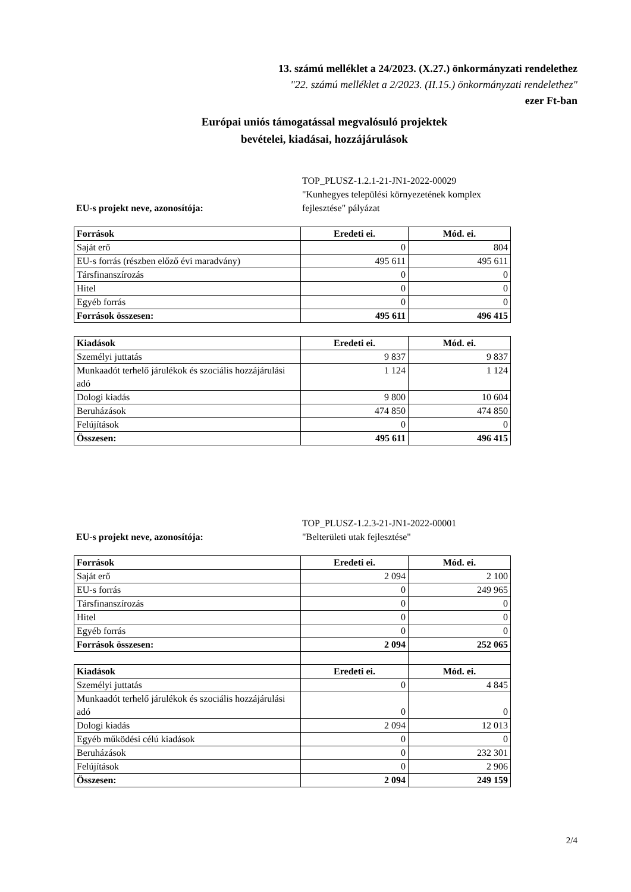13. számú melléklet a 24/2023. (X.27.) önkormányzati rendelethez
"22. számú melléklet a 2/2023. (II.15.) önkormányzati rendelethez"
ezer Ft-ban
Európai uniós támogatással megvalósuló projektek
bevételei, kiadásai, hozzájárulások
EU-s projekt neve, azonosítója: TOP_PLUSZ-1.2.1-21-JN1-2022-00029
"Kunhegyes települési környezetének komplex
fejlesztése" pályázat
| Források | Eredeti ei. | Mód. ei. |
| --- | --- | --- |
| Saját erő | 0 | 804 |
| EU-s forrás (részben előző évi maradvány) | 495 611 | 495 611 |
| Társfinanszírozás | 0 | 0 |
| Hitel | 0 | 0 |
| Egyéb forrás | 0 | 0 |
| Források összesen: | 495 611 | 496 415 |
| Kiadások | Eredeti ei. | Mód. ei. |
| --- | --- | --- |
| Személyi juttatás | 9 837 | 9 837 |
| Munkaadót terhelő járulékok és szociális hozzájárulási adó | 1 124 | 1 124 |
| Dologi kiadás | 9 800 | 10 604 |
| Beruházások | 474 850 | 474 850 |
| Felújítások | 0 | 0 |
| Összesen: | 495 611 | 496 415 |
EU-s projekt neve, azonosítója: TOP_PLUSZ-1.2.3-21-JN1-2022-00001
"Belterületi utak fejlesztése"
| Források | Eredeti ei. | Mód. ei. |
| --- | --- | --- |
| Saját erő | 2 094 | 2 100 |
| EU-s forrás | 0 | 249 965 |
| Társfinanszírozás | 0 | 0 |
| Hitel | 0 | 0 |
| Egyéb forrás | 0 | 0 |
| Források összesen: | 2 094 | 252 065 |
| Kiadások | Eredeti ei. | Mód. ei. |
| Személyi juttatás | 0 | 4 845 |
| Munkaadót terhelő járulékok és szociális hozzájárulási adó | 0 | 0 |
| Dologi kiadás | 2 094 | 12 013 |
| Egyéb működési célú kiadások | 0 | 0 |
| Beruházások | 0 | 232 301 |
| Felújítások | 0 | 2 906 |
| Összesen: | 2 094 | 249 159 |
2/4